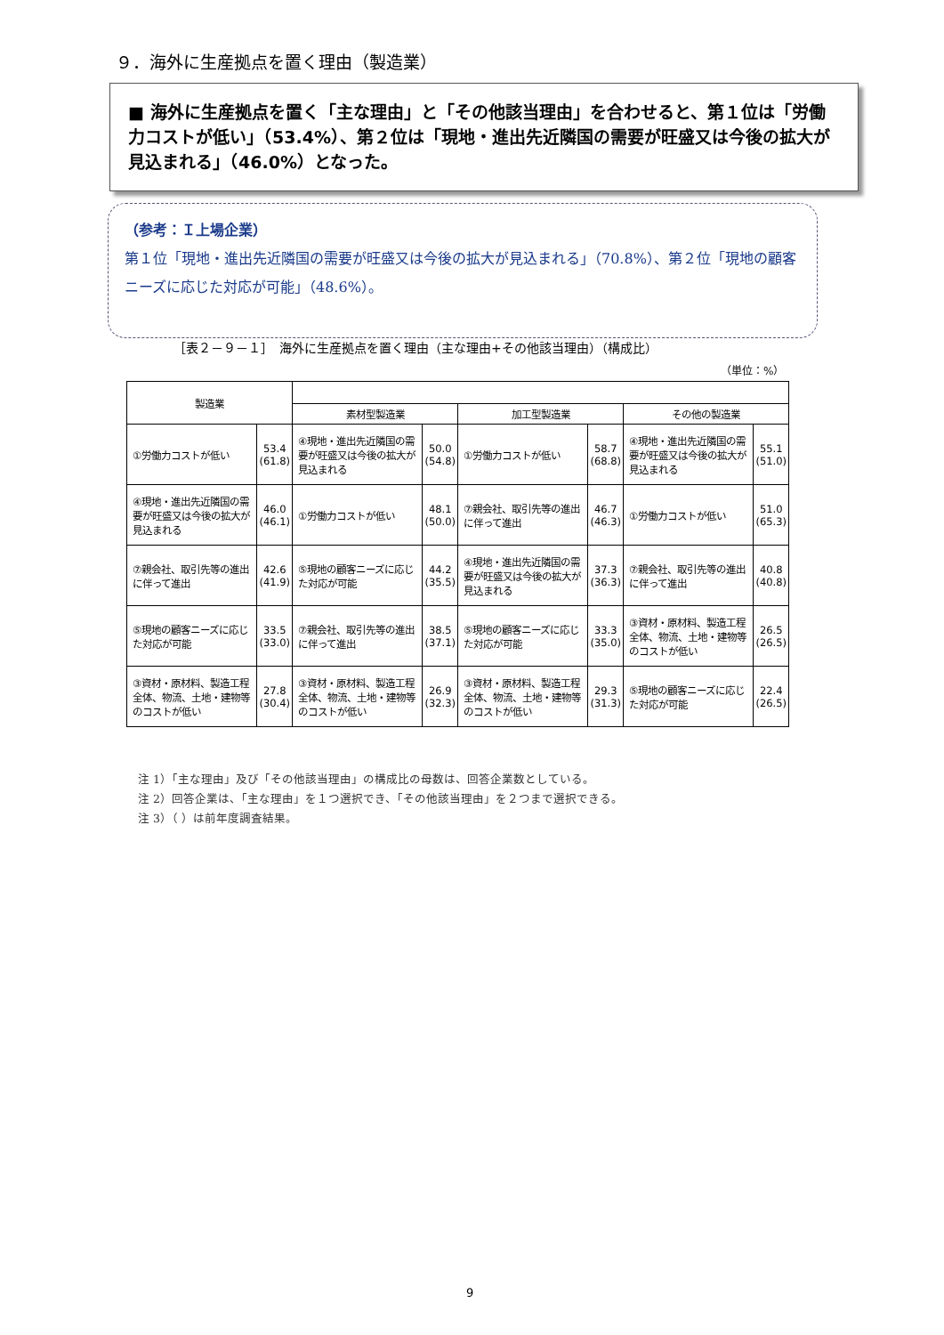９．海外に生産拠点を置く理由（製造業）
■ 海外に生産拠点を置く「主な理由」と「その他該当理由」を合わせると、第１位は「労働力コストが低い」（53.4%）、第２位は「現地・進出先近隣国の需要が旺盛又は今後の拡大が見込まれる」（46.0%）となった。
（参考：Ｉ上場企業）
第１位「現地・進出先近隣国の需要が旺盛又は今後の拡大が見込まれる」（70.8%）、第２位「現地の顧客ニーズに応じた対応が可能」（48.6%）。
［表２－９－１］　海外に生産拠点を置く理由（主な理由+その他該当理由）（構成比）
（単位：%）
| 製造業 | | | | | | | |
| --- | --- | --- | --- | --- | --- | --- | --- |
| | | 素材型製造業 | | 加工型製造業 | | その他の製造業 | |
| ①労働力コストが低い | 53.4 (61.8) | ④現地・進出先近隣国の需要が旺盛又は今後の拡大が見込まれる | 50.0 (54.8) | ①労働力コストが低い | 58.7 (68.8) | ④現地・進出先近隣国の需要が旺盛又は今後の拡大が見込まれる | 55.1 (51.0) |
| ④現地・進出先近隣国の需要が旺盛又は今後の拡大が見込まれる | 46.0 (46.1) | ①労働力コストが低い | 48.1 (50.0) | ⑦親会社、取引先等の進出に伴って進出 | 46.7 (46.3) | ①労働力コストが低い | 51.0 (65.3) |
| ⑦親会社、取引先等の進出に伴って進出 | 42.6 (41.9) | ⑤現地の顧客ニーズに応じた対応が可能 | 44.2 (35.5) | ④現地・進出先近隣国の需要が旺盛又は今後の拡大が見込まれる | 37.3 (36.3) | ⑦親会社、取引先等の進出に伴って進出 | 40.8 (40.8) |
| ⑤現地の顧客ニーズに応じた対応が可能 | 33.5 (33.0) | ⑦親会社、取引先等の進出に伴って進出 | 38.5 (37.1) | ⑤現地の顧客ニーズに応じた対応が可能 | 33.3 (35.0) | ③資材・原材料、製造工程全体、物流、土地・建物等のコストが低い | 26.5 (26.5) |
| ③資材・原材料、製造工程全体、物流、土地・建物等のコストが低い | 27.8 (30.4) | ③資材・原材料、製造工程全体、物流、土地・建物等のコストが低い | 26.9 (32.3) | ③資材・原材料、製造工程全体、物流、土地・建物等のコストが低い | 29.3 (31.3) | ⑤現地の顧客ニーズに応じた対応が可能 | 22.4 (26.5) |
注 1）「主な理由」及び「その他該当理由」の構成比の母数は、回答企業数としている。
注 2）回答企業は、「主な理由」を１つ選択でき、「その他該当理由」を２つまで選択できる。
注 3）（ ）は前年度調査結果。
9